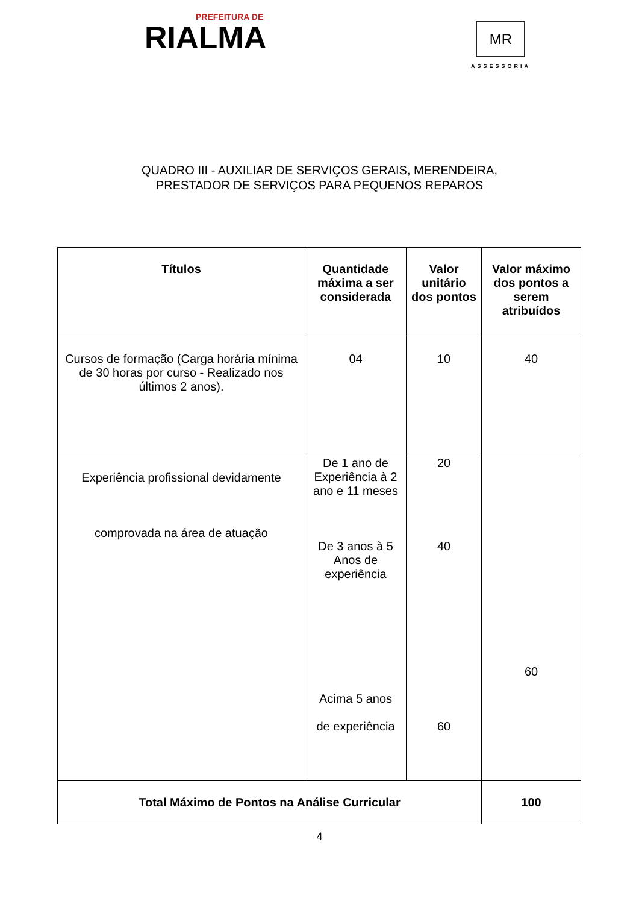PREFEITURA DE
RIALMA
MR
ASSESSORIA
QUADRO III - AUXILIAR DE SERVIÇOS GERAIS, MERENDEIRA,
PRESTADOR DE SERVIÇOS PARA PEQUENOS REPAROS
| Títulos | Quantidade máxima a ser considerada | Valor unitário dos pontos | Valor máximo dos pontos a serem atribuídos |
| --- | --- | --- | --- |
| Cursos de formação (Carga horária mínima de 30 horas por curso - Realizado nos últimos 2 anos). | 04 | 10 | 40 |
| Experiência profissional devidamente comprovada na área de atuação | De 1 ano de Experiência à 2 ano e 11 meses De 3 anos à 5 Anos de experiência Acima 5 anos de experiência | 20 40 60 | 60 |
| Total Máximo de Pontos na Análise Curricular | | | 100 |
4